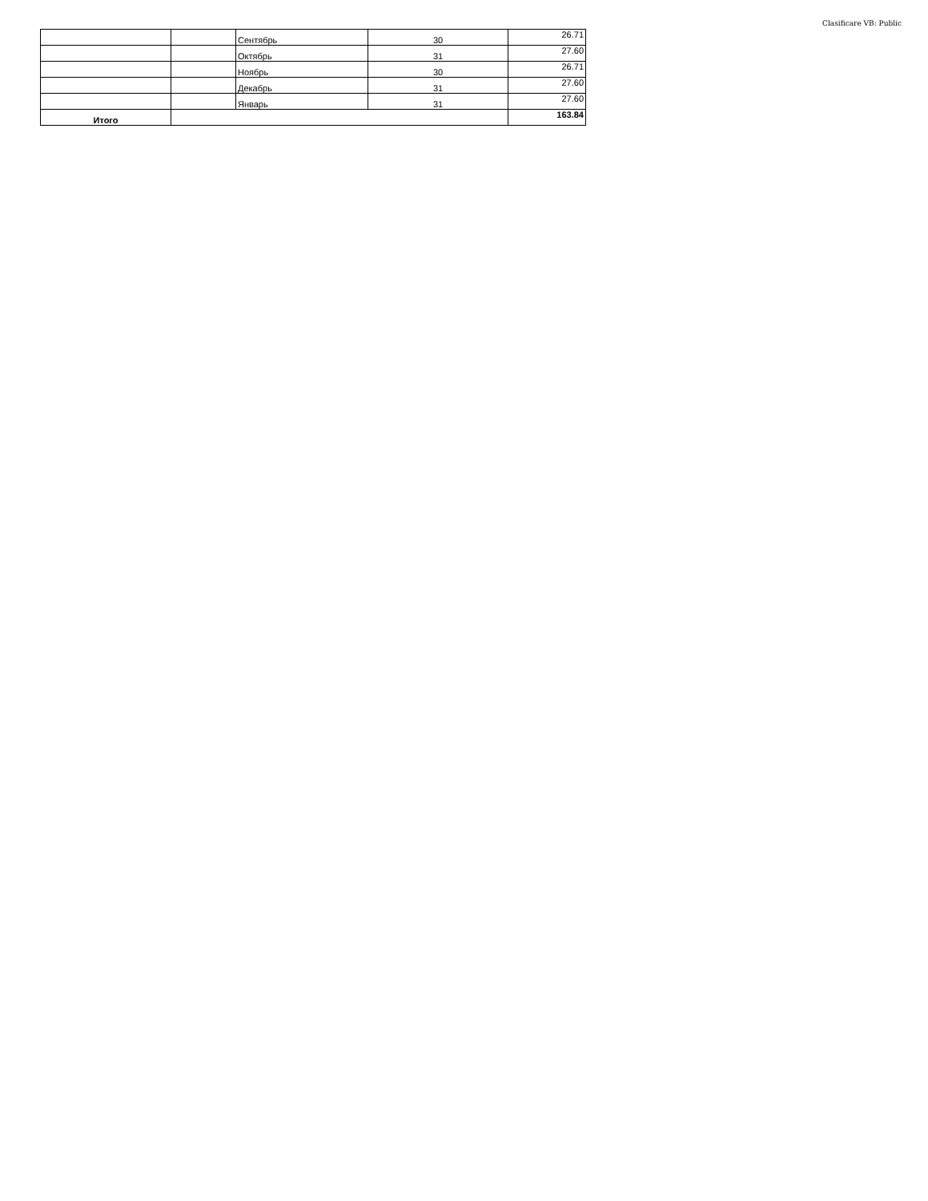Clasificare VB: Public
| | | Сентябрь | 30 | 26.71 |
| | | Октябрь | 31 | 27.60 |
| | | Ноябрь | 30 | 26.71 |
| | | Декабрь | 31 | 27.60 |
| | | Январь | 31 | 27.60 |
| Итого | | | | 163.84 |